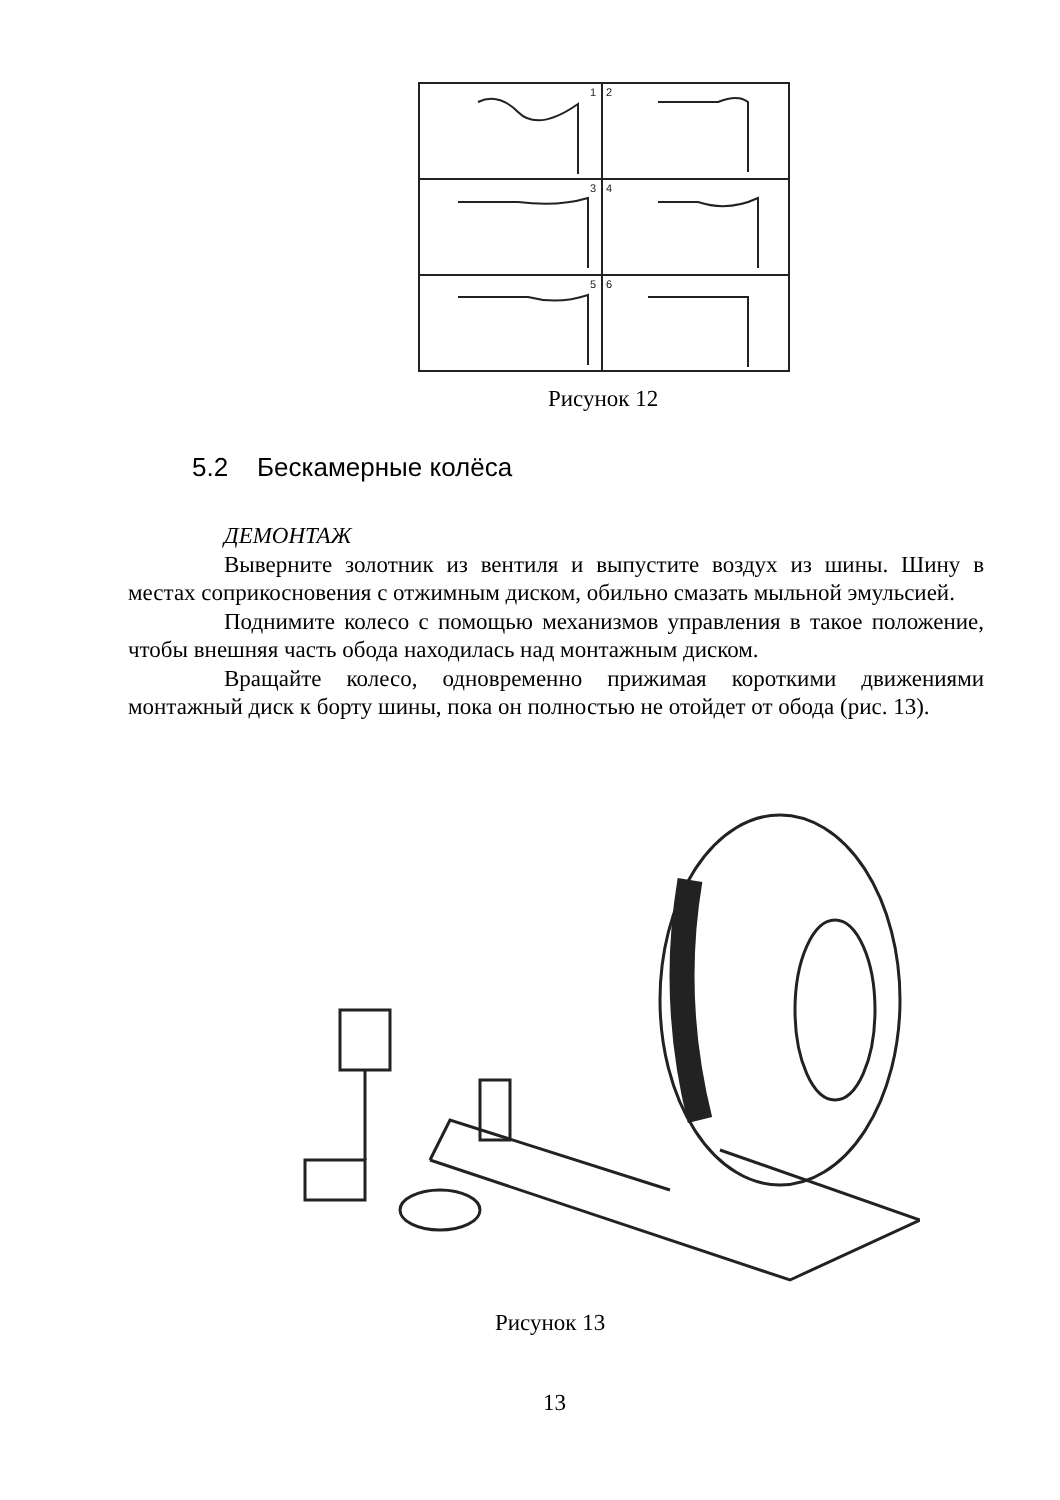1
2
3
4
5
6
Рисунок 12
5.2 Бескамерные колёса
ДЕМОНТАЖ
Выверните золотник из вентиля и выпустите воздух из шины. Шину в местах соприкосновения с отжимным диском, обильно смазать мыльной эмульсией.
Поднимите колесо с помощью механизмов управления в такое положение, чтобы внешняя часть обода находилась над монтажным диском.
Вращайте колесо, одновременно прижимая короткими движениями монтажный диск к борту шины, пока он полностью не отойдет от обода (рис. 13).
Рисунок 13
13